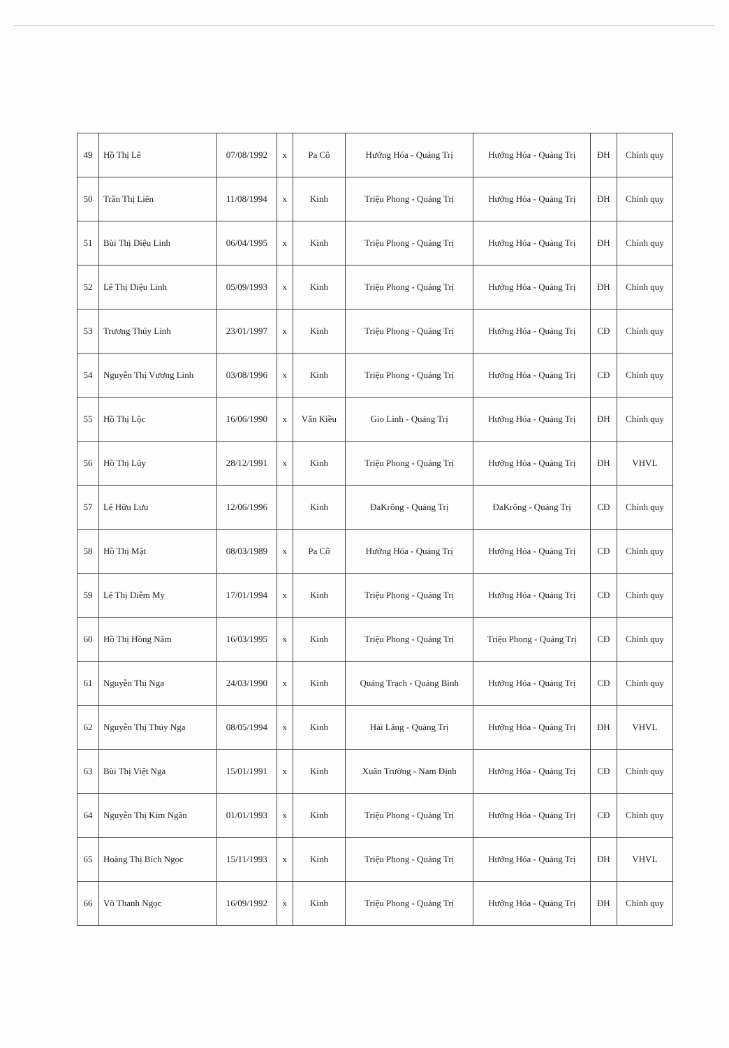| 49 | Hồ Thị Lê | 07/08/1992 | x | Pa Cô | Hướng Hóa - Quảng Trị | Hướng Hóa - Quảng Trị | ĐH | Chính quy |
| 50 | Trần Thị Liên | 11/08/1994 | x | Kinh | Triệu Phong - Quảng Trị | Hướng Hóa - Quảng Trị | ĐH | Chính quy |
| 51 | Bùi Thị Diệu Linh | 06/04/1995 | x | Kinh | Triệu Phong - Quảng Trị | Hướng Hóa - Quảng Trị | ĐH | Chính quy |
| 52 | Lê Thị Diệu Linh | 05/09/1993 | x | Kinh | Triệu Phong - Quảng Trị | Hướng Hóa - Quảng Trị | ĐH | Chính quy |
| 53 | Trương Thúy Linh | 23/01/1997 | x | Kinh | Triệu Phong - Quảng Trị | Hướng Hóa - Quảng Trị | CĐ | Chính quy |
| 54 | Nguyễn Thị Vương Linh | 03/08/1996 | x | Kinh | Triệu Phong - Quảng Trị | Hướng Hóa - Quảng Trị | CĐ | Chính quy |
| 55 | Hồ Thị Lộc | 16/06/1990 | x | Vân Kiều | Gio Linh - Quảng Trị | Hướng Hóa - Quảng Trị | ĐH | Chính quy |
| 56 | Hồ Thị Lũy | 28/12/1991 | x | Kinh | Triệu Phong - Quảng Trị | Hướng Hóa - Quảng Trị | ĐH | VHVL |
| 57 | Lê Hữu Lưu | 12/06/1996 | | Kinh | ĐaKrông - Quảng Trị | ĐaKrông - Quảng Trị | CĐ | Chính quy |
| 58 | Hồ Thị Mật | 08/03/1989 | x | Pa Cô | Hướng Hóa - Quảng Trị | Hướng Hóa - Quảng Trị | CĐ | Chính quy |
| 59 | Lê Thị Diễm My | 17/01/1994 | x | Kinh | Triệu Phong - Quảng Trị | Hướng Hóa - Quảng Trị | CĐ | Chính quy |
| 60 | Hồ Thị Hồng Năm | 16/03/1995 | x | Kinh | Triệu Phong - Quảng Trị | Triệu Phong - Quảng Trị | CĐ | Chính quy |
| 61 | Nguyễn Thị Nga | 24/03/1990 | x | Kinh | Quảng Trạch - Quảng Bình | Hướng Hóa - Quảng Trị | CĐ | Chính quy |
| 62 | Nguyễn Thị Thúy Nga | 08/05/1994 | x | Kinh | Hải Lăng - Quảng Trị | Hướng Hóa - Quảng Trị | ĐH | VHVL |
| 63 | Bùi Thị Việt Nga | 15/01/1991 | x | Kinh | Xuân Trường - Nam Định | Hướng Hóa - Quảng Trị | CĐ | Chính quy |
| 64 | Nguyễn Thị Kim Ngân | 01/01/1993 | x | Kinh | Triệu Phong - Quảng Trị | Hướng Hóa - Quảng Trị | CĐ | Chính quy |
| 65 | Hoàng Thị Bích Ngọc | 15/11/1993 | x | Kinh | Triệu Phong - Quảng Trị | Hướng Hóa - Quảng Trị | ĐH | VHVL |
| 66 | Võ Thanh Ngọc | 16/09/1992 | x | Kinh | Triệu Phong - Quảng Trị | Hướng Hóa - Quảng Trị | ĐH | Chính quy |